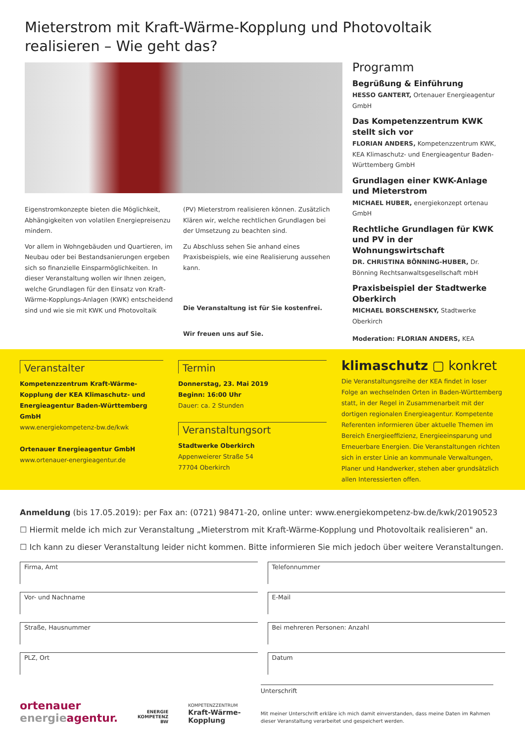Mieterstrom mit Kraft-Wärme-Kopplung und Photovoltaik realisieren – Wie geht das?
Eigenstromkonzepte bieten die Möglichkeit, Abhängigkeiten von volatilen Energiepreisenzu mindern.
Vor allem in Wohngebäuden und Quartieren, im Neubau oder bei Bestandsanierungen ergeben sich so finanzielle Einsparmöglichkeiten. In dieser Veranstaltung wollen wir Ihnen zeigen, welche Grundlagen für den Einsatz von Kraft-Wärme-Kopplungs-Anlagen (KWK) entscheidend sind und wie sie mit KWK und Photovoltaik
(PV) Mieterstrom realisieren können. Zusätzlich Klären wir, welche rechtlichen Grundlagen bei der Umsetzung zu beachten sind.
Zu Abschluss sehen Sie anhand eines Praxisbeispiels, wie eine Realisierung aussehen kann.
Die Veranstaltung ist für Sie kostenfrei.
Wir freuen uns auf Sie.
Programm
Begrüßung & Einführung
HESSO GANTERT, Ortenauer Energieagentur GmbH
Das Kompetenzzentrum KWK stellt sich vor
FLORIAN ANDERS, Kompetenzzentrum KWK, KEA Klimaschutz- und Energieagentur Baden-Württemberg GmbH
Grundlagen einer KWK-Anlage und Mieterstrom
MICHAEL HUBER, energiekonzept ortenau GmbH
Rechtliche Grundlagen für KWK und PV in der Wohnungswirtschaft
DR. CHRISTINA BÖNNING-HUBER, Dr. Bönning Rechtsanwaltsgesellschaft mbH
Praxisbeispiel der Stadtwerke Oberkirch
MICHAEL BORSCHENSKY, Stadtwerke Oberkirch
Moderation: FLORIAN ANDERS, KEA
Veranstalter
Kompetenzzentrum Kraft-Wärme-Kopplung der KEA Klimaschutz- und Energieagentur Baden-Württemberg GmbH
www.energiekompetenz-bw.de/kwk
Ortenauer Energieagentur GmbH
www.ortenauer-energieagentur.de
Termin
Donnerstag, 23. Mai 2019
Beginn: 16:00 Uhr
Dauer: ca. 2 Stunden
Veranstaltungsort
Stadtwerke Oberkirch
Appenweierer Straße 54
77704 Oberkirch
klimaschutz ▢ konkret
Die Veranstaltungsreihe der KEA findet in loser Folge an wechselnden Orten in Baden-Württemberg statt, in der Regel in Zusammenarbeit mit der dortigen regionalen Energieagentur. Kompetente Referenten informieren über aktuelle Themen im Bereich Energieeffizienz, Energieeinsparung und Erneuerbare Energien. Die Veranstaltungen richten sich in erster Linie an kommunale Verwaltungen, Planer und Handwerker, stehen aber grundsätzlich allen Interessierten offen.
Anmeldung (bis 17.05.2019): per Fax an: (0721) 98471-20, online unter: www.energiekompetenz-bw.de/kwk/20190523
☐ Hiermit melde ich mich zur Veranstaltung „Mieterstrom mit Kraft-Wärme-Kopplung und Photovoltaik realisieren" an.
☐ Ich kann zu dieser Veranstaltung leider nicht kommen. Bitte informieren Sie mich jedoch über weitere Veranstaltungen.
Firma, Amt
Telefonnummer
Vor- und Nachname
E-Mail
Straße, Hausnummer
Bei mehreren Personen: Anzahl
PLZ, Ort
Datum
ortenauer
energieagentur.
ENERGIE
KOMPETENZ
BW
KOMPETENZZENTRUM
Kraft-Wärme-
Kopplung
Unterschrift
Mit meiner Unterschrift erkläre ich mich damit einverstanden, dass meine Daten im Rahmen dieser Veranstaltung verarbeitet und gespeichert werden.